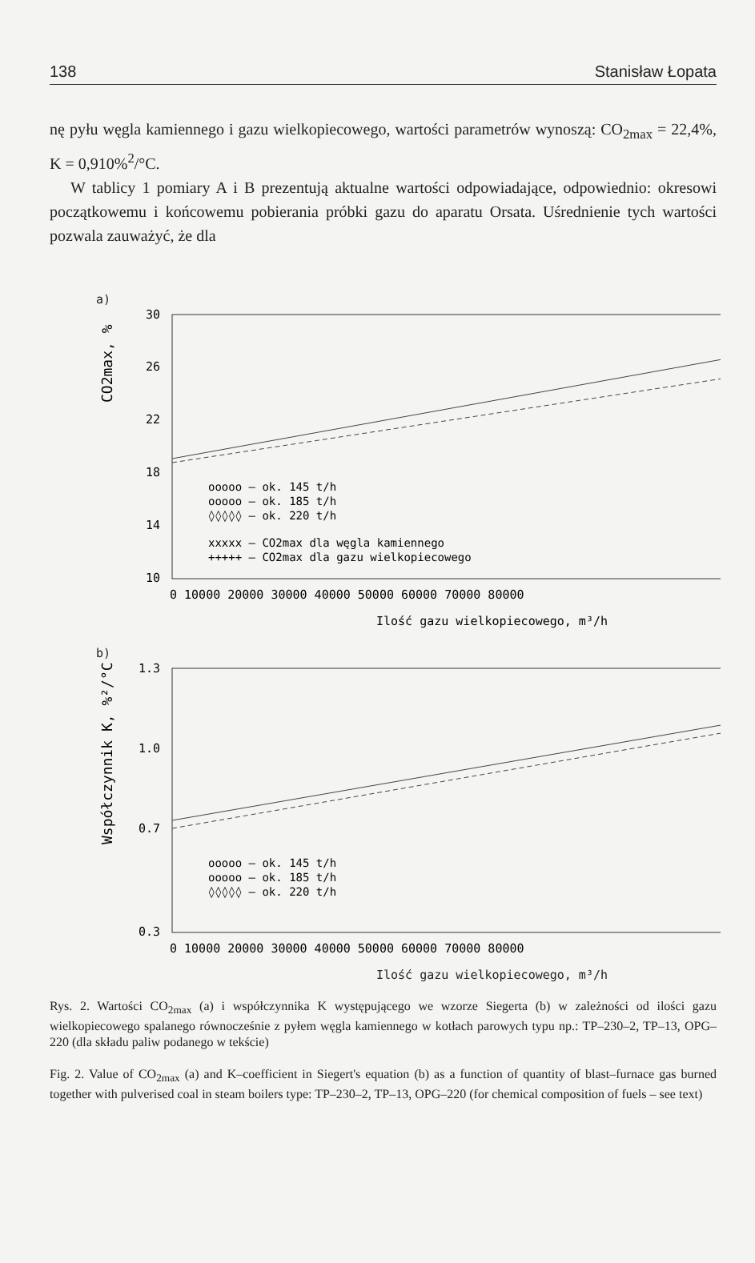138 Stanisław Łopata
nę pyłu węgla kamiennego i gazu wielkopiecowego, wartości parametrów wynoszą: CO<sub>2max</sub> = 22,4%, K = 0,910%<sup>2</sup>/°C.
W tablicy 1 pomiary A i B prezentują aktualne wartości odpowiadające, odpowiednio: okresowi początkowemu i końcowemu pobierania próbki gazu do aparatu Orsata. Uśrednienie tych wartości pozwala zauważyć, że dla
a)
CO2max, %
30
26
22
18
14
10
ooooo – ok. 145 t/h
ooooo – ok. 185 t/h
◊◊◊◊◊ – ok. 220 t/h
xxxxx – CO2max dla węgla kamiennego
+++++ – CO2max dla gazu wielkopiecowego
0 10000 20000 30000 40000 50000 60000 70000 80000
Ilość gazu wielkopiecowego, m³/h
b)
Współczynnik K, %²/°C
1.3
1.0
0.7
0.3
ooooo – ok. 145 t/h
ooooo – ok. 185 t/h
◊◊◊◊◊ – ok. 220 t/h
0 10000 20000 30000 40000 50000 60000 70000 80000
Ilość gazu wielkopiecowego, m³/h
Rys. 2. Wartości CO<sub>2max</sub> (a) i współczynnika K występującego we wzorze Siegerta (b) w zależności od ilości gazu wielkopiecowego spalanego równocześnie z pyłem węgla kamiennego w kotłach parowych typu np.: TP–230–2, TP–13, OPG–220 (dla składu paliw podanego w tekście)
Fig. 2. Value of CO<sub>2max</sub> (a) and K–coefficient in Siegert's equation (b) as a function of quantity of blast–furnace gas burned together with pulverised coal in steam boilers type: TP–230–2, TP–13, OPG–220 (for chemical composition of fuels – see text)